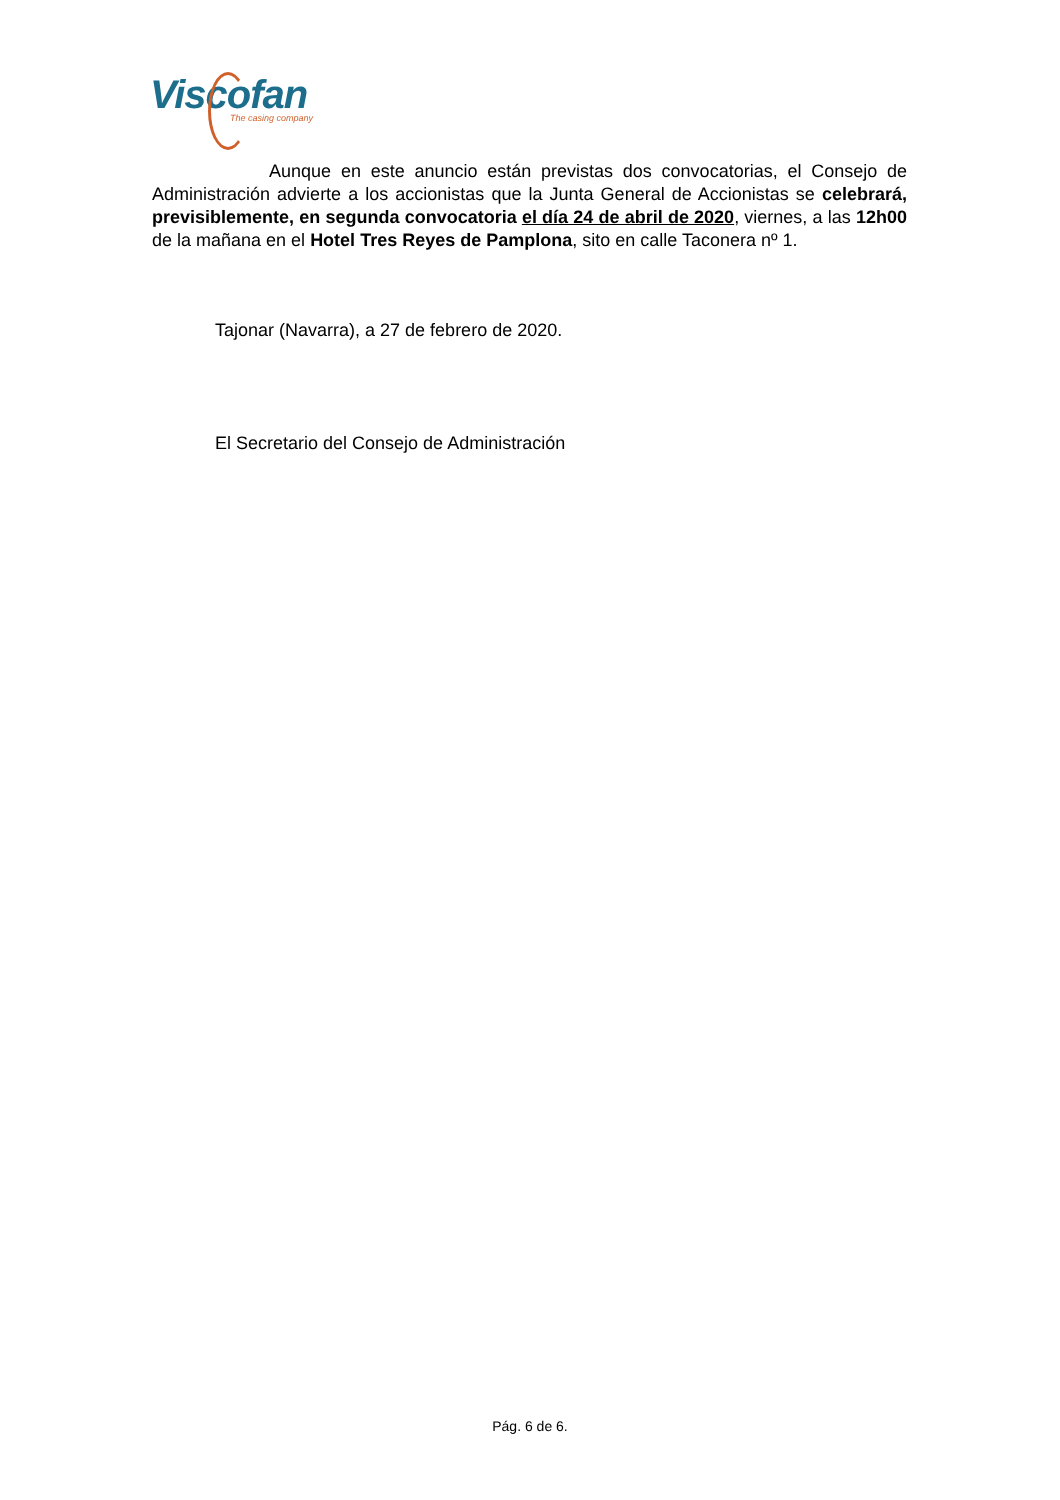Viscofan
The casing company
Aunque en este anuncio están previstas dos convocatorias, el Consejo de Administración advierte a los accionistas que la Junta General de Accionistas se celebrará, previsiblemente, en segunda convocatoria el día 24 de abril de 2020, viernes, a las 12h00 de la mañana en el Hotel Tres Reyes de Pamplona, sito en calle Taconera nº 1.
Tajonar (Navarra), a 27 de febrero de 2020.
El Secretario del Consejo de Administración
Pág. 6 de 6.